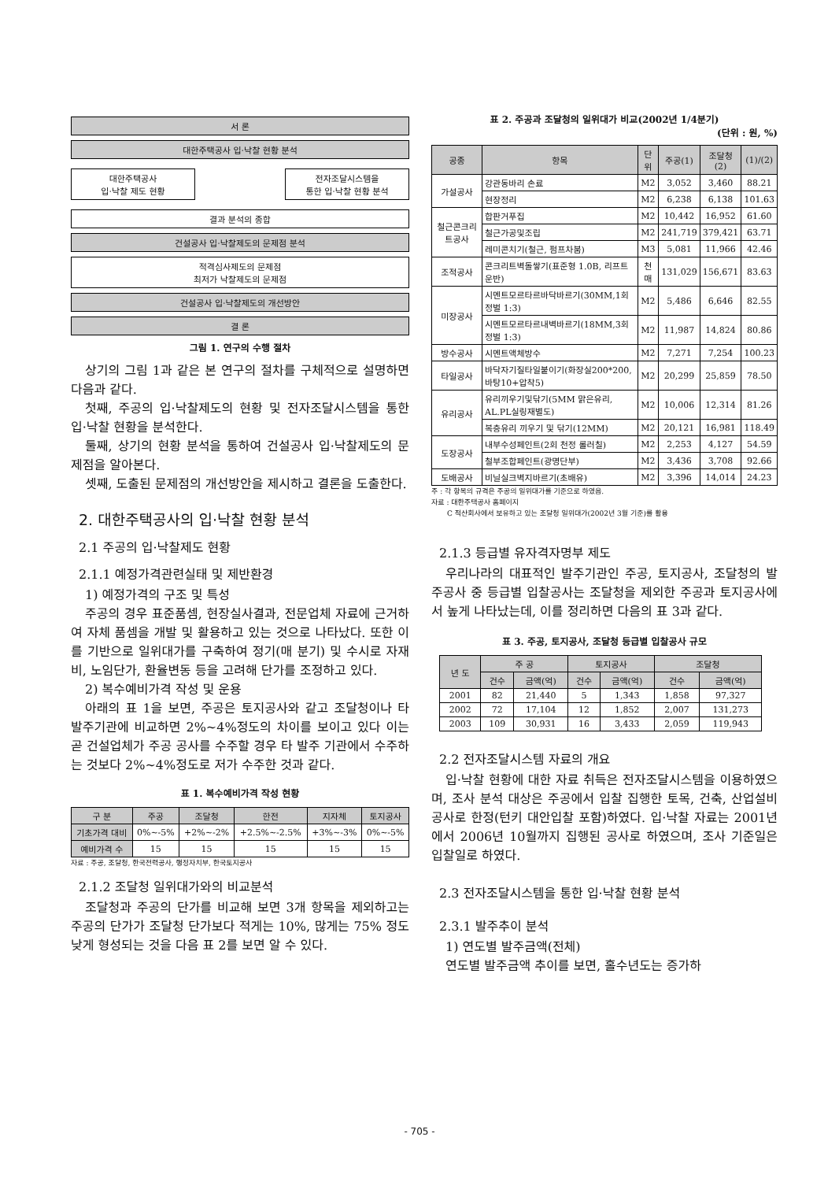서 론
대한주택공사 입·낙찰 현황 분석
대한주택공사
입·낙찰 제도 현황
전자조달시스템을
통한 입·낙찰 현황 분석
결과 분석의 종합
건설공사 입·낙찰제도의 문제점 분석
적격심사제도의 문제점
최저가 낙찰제도의 문제점
건설공사 입·낙찰제도의 개선방안
결 론
그림 1. 연구의 수행 절차
상기의 그림 1과 같은 본 연구의 절차를 구체적으로 설명하면 다음과 같다.
첫째, 주공의 입·낙찰제도의 현황 및 전자조달시스템을 통한 입·낙찰 현황을 분석한다.
둘째, 상기의 현황 분석을 통하여 건설공사 입·낙찰제도의 문제점을 알아본다.
셋째, 도출된 문제점의 개선방안을 제시하고 결론을 도출한다.
2. 대한주택공사의 입·낙찰 현황 분석
2.1 주공의 입·낙찰제도 현황
2.1.1 예정가격관련실태 및 제반환경
1) 예정가격의 구조 및 특성
주공의 경우 표준품셈, 현장실사결과, 전문업체 자료에 근거하여 자체 품셈을 개발 및 활용하고 있는 것으로 나타났다. 또한 이를 기반으로 일위대가를 구축하여 정기(매 분기) 및 수시로 자재비, 노임단가, 환율변동 등을 고려해 단가를 조정하고 있다.
2) 복수예비가격 작성 및 운용
아래의 표 1을 보면, 주공은 토지공사와 같고 조달청이나 타 발주기관에 비교하면 2%~4%정도의 차이를 보이고 있다 이는 곧 건설업체가 주공 공사를 수주할 경우 타 발주 기관에서 수주하는 것보다 2%~4%정도로 저가 수주한 것과 같다.
표 1. 복수예비가격 작성 현황
| 구 분 | 주공 | 조달청 | 한전 | 지자체 | 토지공사 |
| --- | --- | --- | --- | --- | --- |
| 기초가격 대비 | 0%~-5% | +2%~-2% | +2.5%~-2.5% | +3%~-3% | 0%~-5% |
| 예비가격 수 | 15 | 15 | 15 | 15 | 15 |
자료 : 주공, 조달청, 한국전력공사, 행정자치부, 한국토지공사
2.1.2 조달청 일위대가와의 비교분석
조달청과 주공의 단가를 비교해 보면 3개 항목을 제외하고는 주공의 단가가 조달청 단가보다 적게는 10%, 많게는 75% 정도 낮게 형성되는 것을 다음 표 2를 보면 알 수 있다.
표 2. 주공과 조달청의 일위대가 비교(2002년 1/4분기)
(단위 : 원, %)
| 공종 | 항목 | 단위 | 주공(1) | 조달청(2) | (1)/(2) |
| --- | --- | --- | --- | --- | --- |
| 가설공사 | 강관동바리 손료 | M2 | 3,052 | 3,460 | 88.21 |
| | 현장정리 | M2 | 6,238 | 6,138 | 101.63 |
| 철근콘크리트공사 | 합판거푸집 | M2 | 10,442 | 16,952 | 61.60 |
| | 철근가공및조립 | M2 | 241,719 | 379,421 | 63.71 |
| | 레미콘치기(철근, 펌프차붐) | M3 | 5,081 | 11,966 | 42.46 |
| 조적공사 | 콘크리트벽돌쌓기(표준형 1.0B, 리프트 운반) | 천매 | 131,029 | 156,671 | 83.63 |
| 미장공사 | 시멘트모르타르바닥바르기(30MM,1회정벌 1:3) | M2 | 5,486 | 6,646 | 82.55 |
| | 시멘트모르타르내벽바르기(18MM,3회정벌 1:3) | M2 | 11,987 | 14,824 | 80.86 |
| 방수공사 | 시멘트액체방수 | M2 | 7,271 | 7,254 | 100.23 |
| 타일공사 | 바닥자기질타일붙이기(화장실200*200,바탕10+압착5) | M2 | 20,299 | 25,859 | 78.50 |
| 유리공사 | 유리끼우기및닦기(5MM 맑은유리, AL.PL실링재별도) | M2 | 10,006 | 12,314 | 81.26 |
| | 복층유리 끼우기 및 닦기(12MM) | M2 | 20,121 | 16,981 | 118.49 |
| 도장공사 | 내부수성페인트(2회 천정 롤러칠) | M2 | 2,253 | 4,127 | 54.59 |
| | 철부조합페인트(광명단부) | M2 | 3,436 | 3,708 | 92.66 |
| 도배공사 | 비닐실크벽지바르기(초배유) | M2 | 3,396 | 14,014 | 24.23 |
주 : 각 항목의 규격은 주공의 일위대가를 기준으로 하였음.
자료 : 대한주택공사 홈페이지
C 적산회사에서 보유하고 있는 조달청 일위대가(2002년 3월 기준)를 활용
2.1.3 등급별 유자격자명부 제도
우리나라의 대표적인 발주기관인 주공, 토지공사, 조달청의 발주공사 중 등급별 입찰공사는 조달청을 제외한 주공과 토지공사에서 높게 나타났는데, 이를 정리하면 다음의 표 3과 같다.
표 3. 주공, 토지공사, 조달청 등급별 입찰공사 규모
| 년 도 | 주 공 | | 토지공사 | | 조달청 | |
| --- | --- | --- | --- | --- | --- | --- |
| | 건수 | 금액(억) | 건수 | 금액(억) | 건수 | 금액(억) |
| 2001 | 82 | 21,440 | 5 | 1,343 | 1,858 | 97,327 |
| 2002 | 72 | 17,104 | 12 | 1,852 | 2,007 | 131,273 |
| 2003 | 109 | 30,931 | 16 | 3,433 | 2,059 | 119,943 |
2.2 전자조달시스템 자료의 개요
입·낙찰 현황에 대한 자료 취득은 전자조달시스템을 이용하였으며, 조사 분석 대상은 주공에서 입찰 집행한 토목, 건축, 산업설비공사로 한정(턴키 대안입찰 포함)하였다. 입·낙찰 자료는 2001년에서 2006년 10월까지 집행된 공사로 하였으며, 조사 기준일은 입찰일로 하였다.
2.3 전자조달시스템을 통한 입·낙찰 현황 분석
2.3.1 발주추이 분석
1) 연도별 발주금액(전체)
연도별 발주금액 추이를 보면, 홀수년도는 증가하
- 705 -